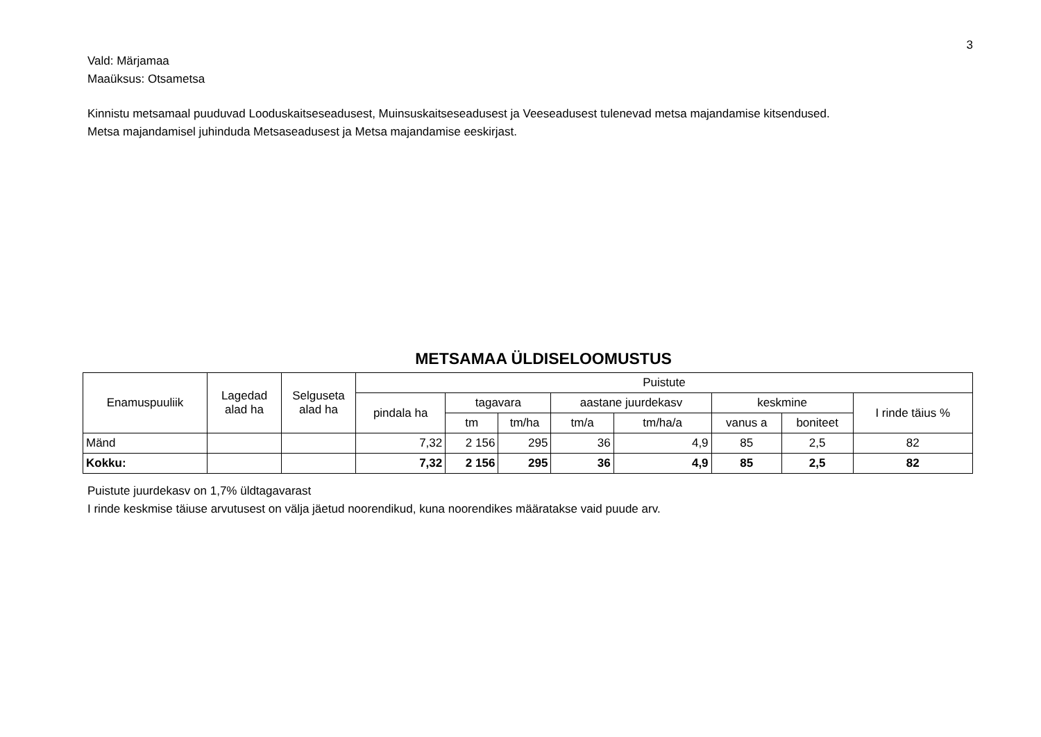3
Vald: Märjamaa
Maaüksus: Otsametsa
Kinnistu metsamaal puuduvad Looduskaitseseadusest, Muinsuskaitseseadusest ja Veeseadusest tulenevad metsa majandamise kitsendused.
Metsa majandamisel juhinduda Metsaseadusest ja Metsa majandamise eeskirjast.
METSAMAA ÜLDISELOOMUSTUS
| Enamuspuuliik | Lagedad alad ha | Selguseta alad ha | Puistute | | | | | | | |
| --- | --- | --- | --- | --- | --- | --- | --- | --- | --- | --- |
| | | | pindala ha | tagavara | | aastane juurdekasv | | keskmine | | I rinde täius % |
| | | | | tm | tm/ha | tm/a | tm/ha/a | vanus a | boniteet | |
| Mänd | | | 7,32 | 2 156 | 295 | 36 | 4,9 | 85 | 2,5 | 82 |
| Kokku: | | | 7,32 | 2 156 | 295 | 36 | 4,9 | 85 | 2,5 | 82 |
Puistute juurdekasv on 1,7% üldtagavarast
I rinde keskmise täiuse arvutusest on välja jäetud noorendikud, kuna noorendikes määratakse vaid puude arv.